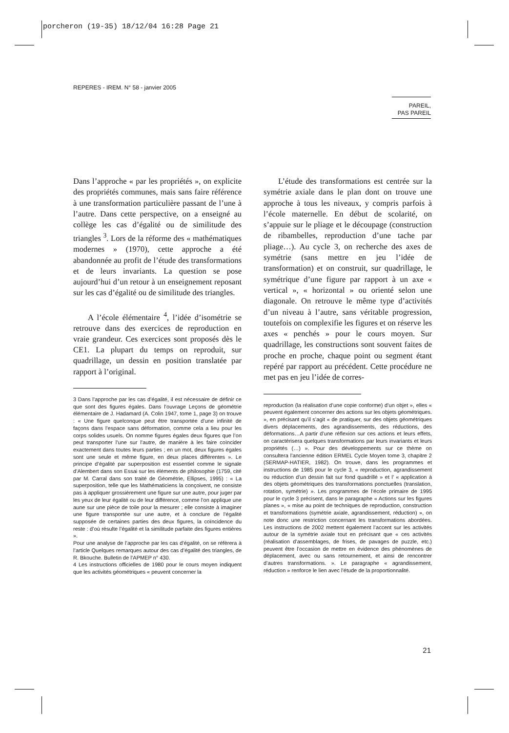porcheron (19-35) 18/12/04 16:28 Page 21
REPERES - IREM. N° 58 - janvier 2005
PAREIL,
PAS PAREIL
Dans l’approche « par les propriétés », on explicite des propriétés communes, mais sans faire référence à une transformation particulière passant de l’une à l’autre. Dans cette perspective, on a enseigné au collège les cas d’égalité ou de similitude des triangles <sup>3</sup>. Lors de la réforme des « mathématiques modernes » (1970), cette approche a été abandonnée au profit de l’étude des transformations et de leurs invariants. La question se pose aujourd’hui d’un retour à un enseignement reposant sur les cas d’égalité ou de similitude des triangles.
A l’école élémentaire <sup>4</sup>, l’idée d’isométrie se retrouve dans des exercices de reproduction en vraie grandeur. Ces exercices sont proposés dès le CE1. La plupart du temps on reproduit, sur quadrillage, un dessin en position translatée par rapport à l’original.
3 Dans l’approche par les cas d’égalité, il est nécessaire de définir ce que sont des figures égales. Dans l’ouvrage Leçons de géométrie élémentaire de J. Hadamard (A. Colin 1947, tome 1, page 3) on trouve : « Une figure quelconque peut être transportée d’une infinité de façons dans l’espace sans déformation, comme cela a lieu pour les corps solides usuels. On nomme figures égales deux figures que l’on peut transporter l’une sur l’autre, de manière à les faire coïncider exactement dans toutes leurs parties ; en un mot, deux figures égales sont une seule et même figure, en deux places différentes ». Le principe d’égalité par superposition est essentiel comme le signale d’Alembert dans son Essai sur les éléments de philosophie (1759, cité par M. Carral dans son traité de Géométrie, Ellipses, 1995) : « La superposition, telle que les Mathématiciens la conçoivent, ne consiste pas à appliquer grossièrement une figure sur une autre, pour juger par les yeux de leur égalité ou de leur différence, comme l’on applique une aune sur une pièce de toile pour la mesurer ; elle consiste à imaginer une figure transportée sur une autre, et à conclure de l’égalité supposée de certaines parties des deux figures, la coïncidence du reste : d’où résulte l’égalité et la similitude parfaite des figures entières ».
Pour une analyse de l’approche par les cas d’égalité, on se réfèrera à l’article Quelques remarques autour des cas d’égalité des triangles, de R. Bkouche. Bulletin de l’APMEP n° 430.
4 Les instructions officielles de 1980 pour le cours moyen indiquent que les activités géométriques « peuvent concerner la
L’étude des transformations est centrée sur la symétrie axiale dans le plan dont on trouve une approche à tous les niveaux, y compris parfois à l’école maternelle. En début de scolarité, on s’appuie sur le pliage et le découpage (construction de ribambelles, reproduction d’une tache par pliage…). Au cycle 3, on recherche des axes de symétrie (sans mettre en jeu l’idée de transformation) et on construit, sur quadrillage, le symétrique d’une figure par rapport à un axe « vertical », « horizontal » ou orienté selon une diagonale. On retrouve le même type d’activités d’un niveau à l’autre, sans véritable progression, toutefois on complexifie les figures et on réserve les axes « penchés » pour le cours moyen. Sur quadrillage, les constructions sont souvent faites de proche en proche, chaque point ou segment étant repéré par rapport au précédent. Cette procédure ne met pas en jeu l’idée de corres-
reproduction (la réalisation d’une copie conforme) d’un objet », elles « peuvent également concerner des actions sur les objets géométriques. », en précisant qu’il s’agit « de pratiquer, sur des objets géométriques divers déplacements, des agrandissements, des réductions, des déformations…A partir d’une réflexion sur ces actions et leurs effets, on caractérisera quelques transformations par leurs invariants et leurs propriétés (…) ». Pour des développements sur ce thème on consultera l’ancienne édition ERMEL Cycle Moyen tome 3, chapitre 2 (SERMAP-HATIER, 1982). On trouve, dans les programmes et instructions de 1985 pour le cycle 3, « reproduction, agrandissement ou réduction d’un dessin fait sur fond quadrillé » et l’ « application à des objets géométriques des transformations ponctuelles (translation, rotation, symétrie) ». Les programmes de l’école primaire de 1995 pour le cycle 3 précisent, dans le paragraphe « Actions sur les figures planes », « mise au point de techniques de reproduction, construction et transformations (symétrie axiale, agrandissement, réduction) », on note donc une restriction concernant les transformations abordées. Les instructions de 2002 mettent également l’accent sur les activités autour de la symétrie axiale tout en précisant que « ces activités (réalisation d’assemblages, de frises, de pavages de puzzle, etc.) peuvent être l’occasion de mettre en évidence des phénomènes de déplacement, avec ou sans retournement, et ainsi de rencontrer d’autres transformations. ». Le paragraphe « agrandissement, réduction » renforce le lien avec l’étude de la proportionnalité.
21